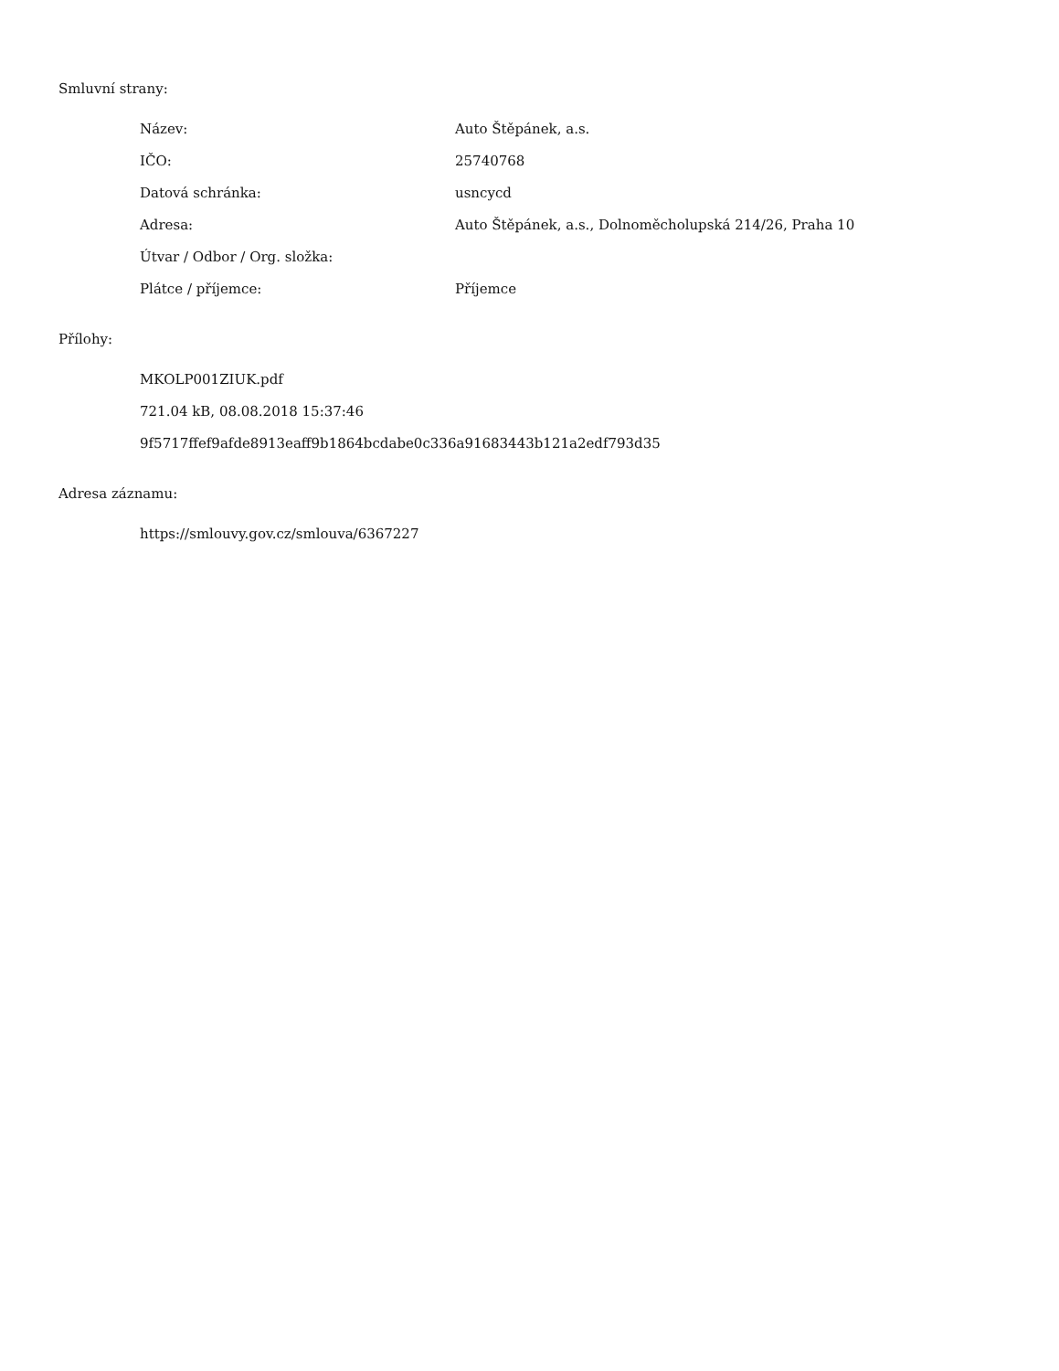Smluvní strany:
| Název: | Auto Štěpánek, a.s. |
| IČO: | 25740768 |
| Datová schránka: | usncycd |
| Adresa: | Auto Štěpánek, a.s., Dolnoměcholupská 214/26, Praha 10 |
| Útvar / Odbor / Org. složka: | |
| Plátce / příjemce: | Příjemce |
Přílohy:
MKOLP001ZIUK.pdf
721.04 kB, 08.08.2018 15:37:46
9f5717ffef9afde8913eaff9b1864bcdabe0c336a91683443b121a2edf793d35
Adresa záznamu:
https://smlouvy.gov.cz/smlouva/6367227